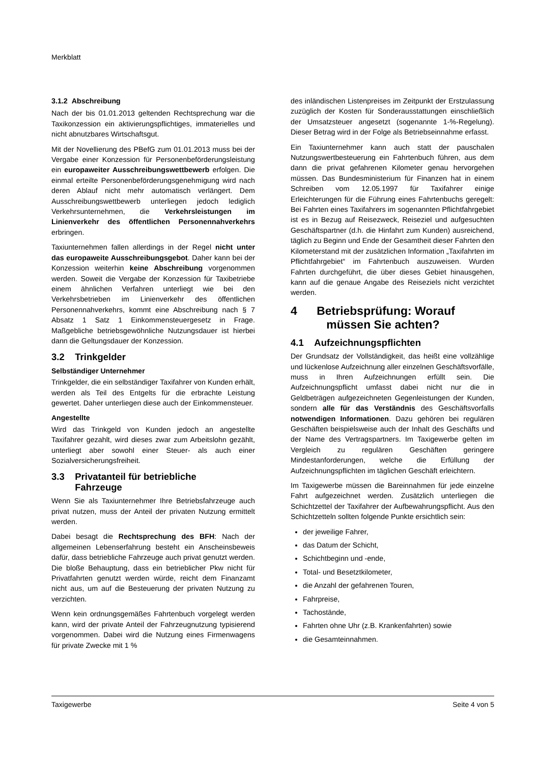Merkblatt
3.1.2 Abschreibung
Nach der bis 01.01.2013 geltenden Rechtsprechung war die Taxikonzession ein aktivierungspflichtiges, immaterielles und nicht abnutzbares Wirtschaftsgut.
Mit der Novellierung des PBefG zum 01.01.2013 muss bei der Vergabe einer Konzession für Personenbeförderungsleistung ein europaweiter Ausschreibungswettbewerb erfolgen. Die einmal erteilte Personenbeförderungsgenehmigung wird nach deren Ablauf nicht mehr automatisch verlängert. Dem Ausschreibungswettbewerb unterliegen jedoch lediglich Verkehrsunternehmen, die Verkehrsleistungen im Linienverkehr des öffentlichen Personennahverkehrs erbringen.
Taxiunternehmen fallen allerdings in der Regel nicht unter das europaweite Ausschreibungsgebot. Daher kann bei der Konzession weiterhin keine Abschreibung vorgenommen werden. Soweit die Vergabe der Konzession für Taxibetriebe einem ähnlichen Verfahren unterliegt wie bei den Verkehrsbetrieben im Linienverkehr des öffentlichen Personennahverkehrs, kommt eine Abschreibung nach § 7 Absatz 1 Satz 1 Einkommensteuergesetz in Frage. Maßgebliche betriebsgewöhnliche Nutzungsdauer ist hierbei dann die Geltungsdauer der Konzession.
3.2 Trinkgelder
Selbständiger Unternehmer
Trinkgelder, die ein selbständiger Taxifahrer von Kunden erhält, werden als Teil des Entgelts für die erbrachte Leistung gewertet. Daher unterliegen diese auch der Einkommensteuer.
Angestellte
Wird das Trinkgeld von Kunden jedoch an angestellte Taxifahrer gezahlt, wird dieses zwar zum Arbeitslohn gezählt, unterliegt aber sowohl einer Steuer- als auch einer Sozialversicherungsfreiheit.
3.3 Privatanteil für betriebliche
Fahrzeuge
Wenn Sie als Taxiunternehmer Ihre Betriebsfahrzeuge auch privat nutzen, muss der Anteil der privaten Nutzung ermittelt werden.
Dabei besagt die Rechtsprechung des BFH: Nach der allgemeinen Lebenserfahrung besteht ein Anscheinsbeweis dafür, dass betriebliche Fahrzeuge auch privat genutzt werden. Die bloße Behauptung, dass ein betrieblicher Pkw nicht für Privatfahrten genutzt werden würde, reicht dem Finanzamt nicht aus, um auf die Besteuerung der privaten Nutzung zu verzichten.
Wenn kein ordnungsgemäßes Fahrtenbuch vorgelegt werden kann, wird der private Anteil der Fahrzeugnutzung typisierend vorgenommen. Dabei wird die Nutzung eines Firmenwagens für private Zwecke mit 1 %
des inländischen Listenpreises im Zeitpunkt der Erstzulassung zuzüglich der Kosten für Sonderausstattungen einschließlich der Umsatzsteuer angesetzt (sogenannte 1-%-Regelung). Dieser Betrag wird in der Folge als Betriebseinnahme erfasst.
Ein Taxiunternehmer kann auch statt der pauschalen Nutzungswertbesteuerung ein Fahrtenbuch führen, aus dem dann die privat gefahrenen Kilometer genau hervorgehen müssen. Das Bundesministerium für Finanzen hat in einem Schreiben vom 12.05.1997 für Taxifahrer einige Erleichterungen für die Führung eines Fahrtenbuchs geregelt: Bei Fahrten eines Taxifahrers im sogenannten Pflichtfahrgebiet ist es in Bezug auf Reisezweck, Reiseziel und aufgesuchten Geschäftspartner (d.h. die Hinfahrt zum Kunden) ausreichend, täglich zu Beginn und Ende der Gesamtheit dieser Fahrten den Kilometerstand mit der zusätzlichen Information „Taxifahrten im Pflichtfahrgebiet“ im Fahrtenbuch auszuweisen. Wurden Fahrten durchgeführt, die über dieses Gebiet hinausgehen, kann auf die genaue Angabe des Reiseziels nicht verzichtet werden.
4 Betriebsprüfung: Worauf
müssen Sie achten?
4.1 Aufzeichnungspflichten
Der Grundsatz der Vollständigkeit, das heißt eine vollzählige und lückenlose Aufzeichnung aller einzelnen Geschäftsvorfälle, muss in Ihren Aufzeichnungen erfüllt sein. Die Aufzeichnungspflicht umfasst dabei nicht nur die in Geldbeträgen aufgezeichneten Gegenleistungen der Kunden, sondern alle für das Verständnis des Geschäftsvorfalls notwendigen Informationen. Dazu gehören bei regulären Geschäften beispielsweise auch der Inhalt des Geschäfts und der Name des Vertragspartners. Im Taxigewerbe gelten im Vergleich zu regulären Geschäften geringere Mindestanforderungen, welche die Erfüllung der Aufzeichnungspflichten im täglichen Geschäft erleichtern.
Im Taxigewerbe müssen die Bareinnahmen für jede einzelne Fahrt aufgezeichnet werden. Zusätzlich unterliegen die Schichtzettel der Taxifahrer der Aufbewahrungspflicht. Aus den Schichtzetteln sollten folgende Punkte ersichtlich sein:
der jeweilige Fahrer,
das Datum der Schicht,
Schichtbeginn und -ende,
Total- und Besetztkilometer,
die Anzahl der gefahrenen Touren,
Fahrpreise,
Tachostände,
Fahrten ohne Uhr (z.B. Krankenfahrten) sowie
die Gesamteinnahmen.
Taxigewerbe Seite 4 von 5